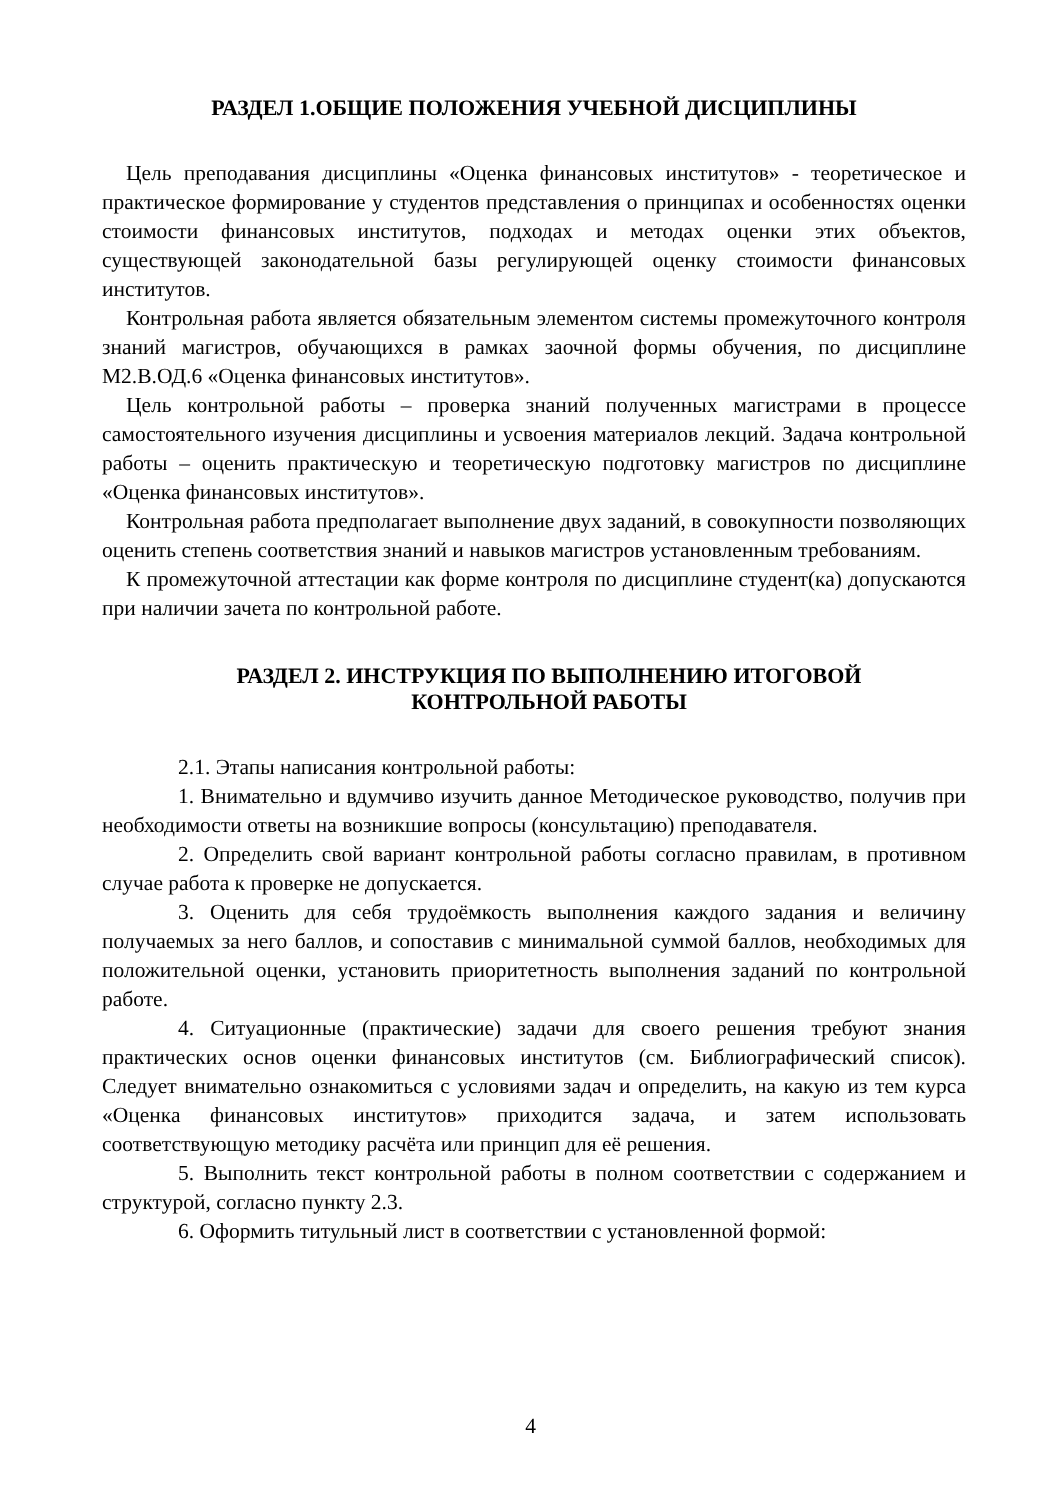РАЗДЕЛ 1.ОБЩИЕ ПОЛОЖЕНИЯ УЧЕБНОЙ ДИСЦИПЛИНЫ
Цель преподавания дисциплины «Оценка финансовых институтов» - теоретическое и практическое формирование у студентов представления о принципах и особенностях оценки стоимости финансовых институтов, подходах и методах оценки этих объектов, существующей законодательной базы регулирующей оценку стоимости финансовых институтов.
Контрольная работа является обязательным элементом системы промежуточного контроля знаний магистров, обучающихся в рамках заочной формы обучения, по дисциплине М2.В.ОД.6 «Оценка финансовых институтов».
Цель контрольной работы – проверка знаний полученных магистрами в процессе самостоятельного изучения дисциплины и усвоения материалов лекций. Задача контрольной работы – оценить практическую и теоретическую подготовку магистров по дисциплине «Оценка финансовых институтов».
Контрольная работа предполагает выполнение двух заданий, в совокупности позволяющих оценить степень соответствия знаний и навыков магистров установленным требованиям.
К промежуточной аттестации как форме контроля по дисциплине студент(ка) допускаются при наличии зачета по контрольной работе.
РАЗДЕЛ 2. ИНСТРУКЦИЯ ПО ВЫПОЛНЕНИЮ ИТОГОВОЙ
КОНТРОЛЬНОЙ РАБОТЫ
2.1. Этапы написания контрольной работы:
1. Внимательно и вдумчиво изучить данное Методическое руководство, получив при необходимости ответы на возникшие вопросы (консультацию) преподавателя.
2. Определить свой вариант контрольной работы согласно правилам, в противном случае работа к проверке не допускается.
3. Оценить для себя трудоёмкость выполнения каждого задания и величину получаемых за него баллов, и сопоставив с минимальной суммой баллов, необходимых для положительной оценки, установить приоритетность выполнения заданий по контрольной работе.
4. Ситуационные (практические) задачи для своего решения требуют знания практических основ оценки финансовых институтов (см. Библиографический список). Следует внимательно ознакомиться с условиями задач и определить, на какую из тем курса «Оценка финансовых институтов» приходится задача, и затем использовать соответствующую методику расчёта или принцип для её решения.
5. Выполнить текст контрольной работы в полном соответствии с содержанием и структурой, согласно пункту 2.3.
6. Оформить титульный лист в соответствии с установленной формой:
4